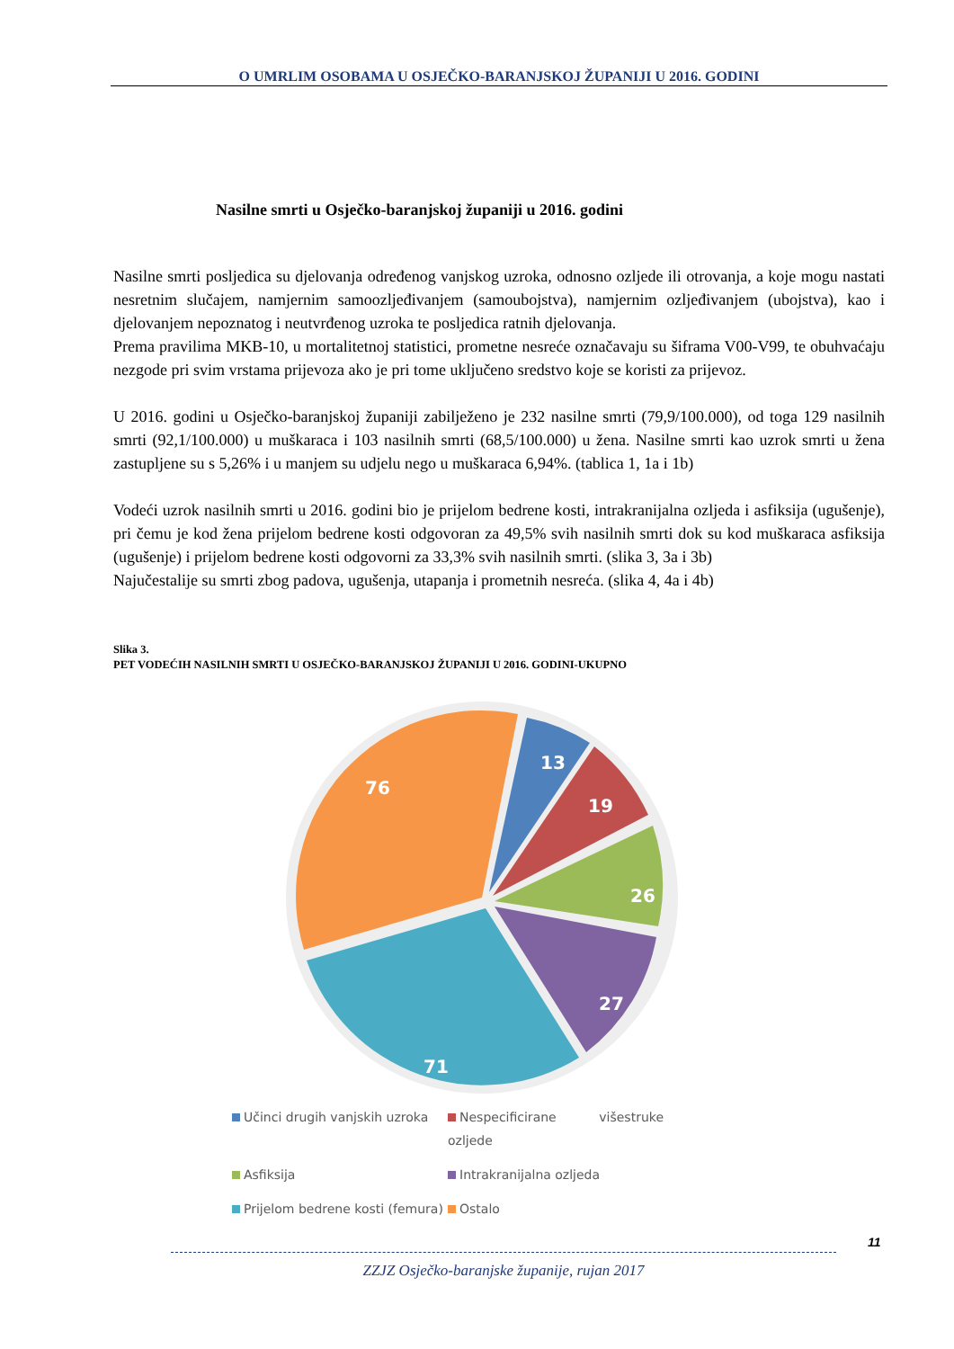O UMRLIM OSOBAMA U OSJEČKO-BARANJSKOJ ŽUPANIJI U 2016. GODINI
Nasilne smrti u Osječko-baranjskoj županiji u 2016. godini
Nasilne smrti posljedica su djelovanja određenog vanjskog uzroka, odnosno ozljede ili otrovanja, a koje mogu nastati nesretnim slučajem, namjernim samoozljeđivanjem (samoubojstva), namjernim ozljeđivanjem (ubojstva), kao i djelovanjem nepoznatog i neutvrđenog uzroka te posljedica ratnih djelovanja.
Prema pravilima MKB-10, u mortalitetnoj statistici, prometne nesreće označavaju su šiframa V00-V99, te obuhvaćaju nezgode pri svim vrstama prijevoza ako je pri tome uključeno sredstvo koje se koristi za prijevoz.
U 2016. godini u Osječko-baranjskoj županiji zabilježeno je 232 nasilne smrti (79,9/100.000), od toga 129 nasilnih smrti (92,1/100.000) u muškaraca i 103 nasilnih smrti (68,5/100.000) u žena. Nasilne smrti kao uzrok smrti u žena zastupljene su s 5,26% i u manjem su udjelu nego u muškaraca 6,94%. (tablica 1, 1a i 1b)
Vodeći uzrok nasilnih smrti u 2016. godini bio je prijelom bedrene kosti, intrakranijalna ozljeda i asfiksija (ugušenje), pri čemu je kod žena prijelom bedrene kosti odgovoran za 49,5% svih nasilnih smrti dok su kod muškaraca asfiksija (ugušenje) i prijelom bedrene kosti odgovorni za 33,3% svih nasilnih smrti. (slika 3, 3a i 3b)
Najučestalije su smrti zbog padova, ugušenja, utapanja i prometnih nesreća. (slika 4, 4a i 4b)
Slika 3.
PET VODEĆIH NASILNIH SMRTI U OSJEČKO-BARANJSKOJ ŽUPANIJI U 2016. GODINI-UKUPNO
13
19
26
27
71
76
Učinci drugih vanjskih uzroka
Nespecificirane višestruke ozljede
Asfiksija
Intrakranijalna ozljeda
Prijelom bedrene kosti (femura)
Ostalo
11
ZZJZ Osječko-baranjske županije, rujan 2017